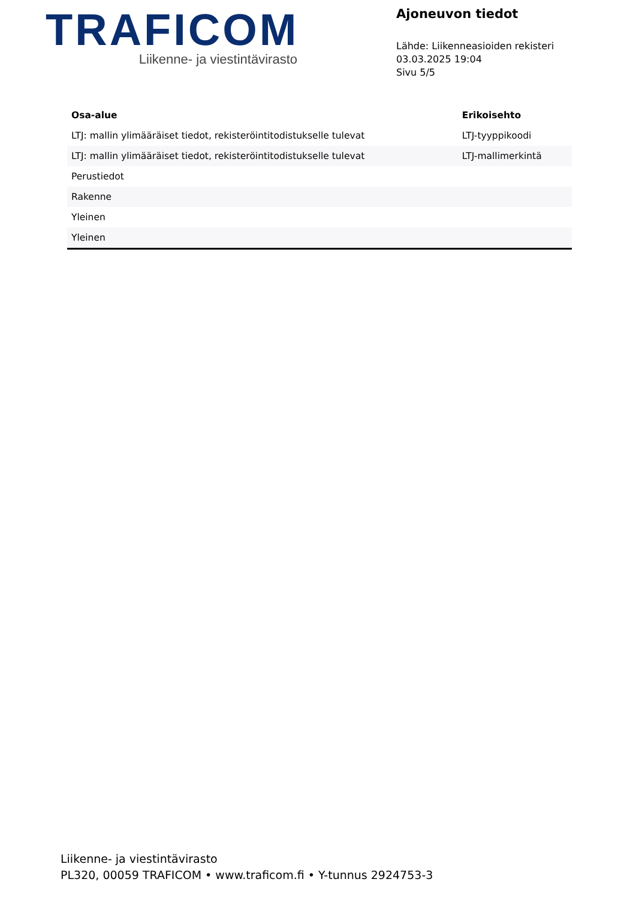TRAFICOM
Liikenne- ja viestintävirasto
Ajoneuvon tiedot
Lähde: Liikenneasioiden rekisteri
03.03.2025 19:04
Sivu 5/5
| Osa-alue | Erikoisehto |
| --- | --- |
| LTJ: mallin ylimääräiset tiedot, rekisteröintitodistukselle tulevat | LTJ-tyyppikoodi |
| LTJ: mallin ylimääräiset tiedot, rekisteröintitodistukselle tulevat | LTJ-mallimerkintä |
| Perustiedot | |
| Rakenne | |
| Yleinen | |
| Yleinen | |
Liikenne- ja viestintävirasto
PL320, 00059 TRAFICOM • www.traficom.fi • Y-tunnus 2924753-3